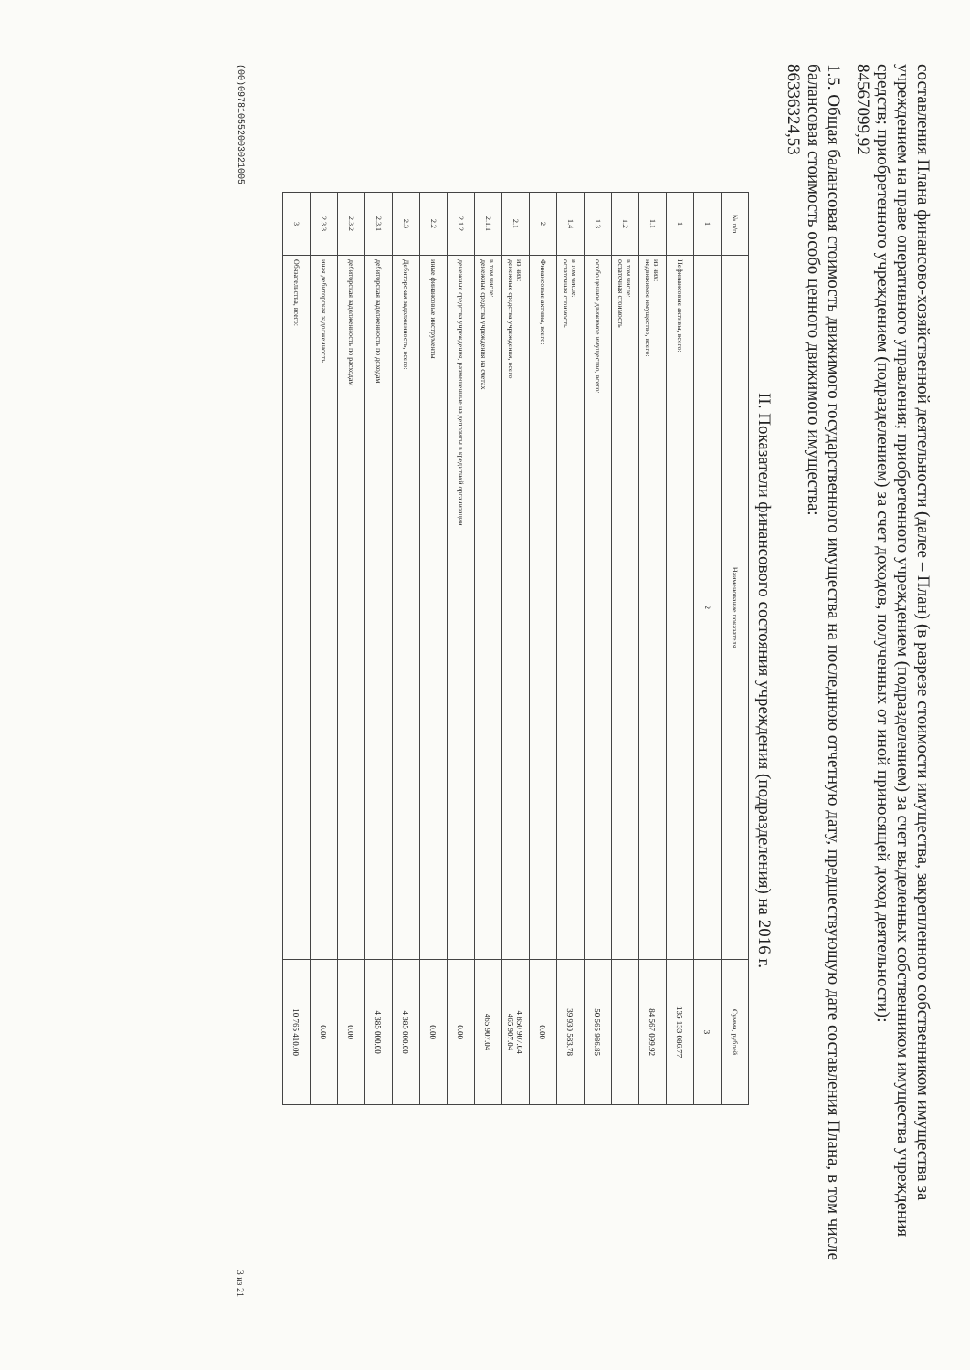составления Плана финансово-хозяйственной деятельности (далее – План) (в разрезе стоимости имущества, закрепленного собственником имущества за учреждением на праве оперативного управления; приобретенного учреждением (подразделением) за счет выделенных собственником имущества учреждения средств; приобретенного учреждением (подразделением) за счет доходов, полученных от иной приносящей доход деятельности):
84567099,92
1.5. Общая балансовая стоимость движимого государственного имущества на последнюю отчетную дату, предшествующую дате составления Плана, в том числе балансовая стоимость особо ценного движимого имущества:
86336324,53
II. Показатели финансового состояния учреждения (подразделения) на 2016 г.
| № п/п | Наименование показателя | Сумма, рублей |
| --- | --- | --- |
| 1 | 2 | 3 |
| 1 | Нефинансовые активы, всего: | 135 133 086.77 |
| 1.1 | из них: недвижимое имущество, всего: | 84 567 099.92 |
| 1.2 | в том числе: остаточная стоимость | |
| 1.3 | особо ценное движимое имущество, всего: | 50 565 986.85 |
| 1.4 | в том числе: остаточная стоимость | 39 930 583.78 |
| 2 | Финансовые активы, всего: | 0.00 |
| 2.1 | из них: денежные средства учреждения, всего | 4 850 907.04 465 907.04 |
| 2.1.1 | в том числе: денежные средства учреждения на счетах | 465 907.04 |
| 2.1.2 | денежные средства учреждения, размещенные на депозиты в кредитной организации | 0.00 |
| 2.2 | иные финансовые инструменты | 0.00 |
| 2.3 | Дебиторская задолженность, всего: | 4 385 000.00 |
| 2.3.1 | дебиторская задолженность по доходам | 4 385 000.00 |
| 2.3.2 | дебиторская задолженность по расходам | 0.00 |
| 2.3.3 | иная дебиторская задолженность | 0.00 |
| 3 | Обязательства, всего: | 10 765 410.00 |
(00)0978105520030210​05 3 из 21